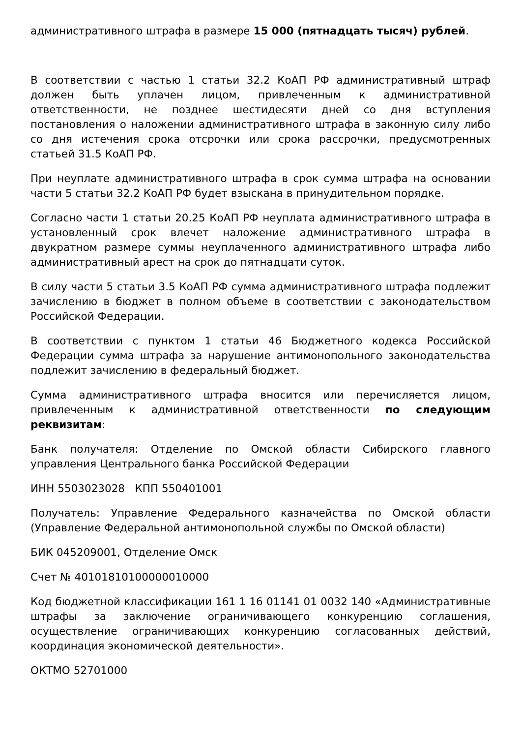административного штрафа в размере 15 000 (пятнадцать тысяч) рублей.
В соответствии с частью 1 статьи 32.2 КоАП РФ административный штраф должен быть уплачен лицом, привлеченным к административной ответственности, не позднее шестидесяти дней со дня вступления постановления о наложении административного штрафа в законную силу либо со дня истечения срока отсрочки или срока рассрочки, предусмотренных статьей 31.5 КоАП РФ.
При неуплате административного штрафа в срок сумма штрафа на основании части 5 статьи 32.2 КоАП РФ будет взыскана в принудительном порядке.
Согласно части 1 статьи 20.25 КоАП РФ неуплата административного штрафа в установленный срок влечет наложение административного штрафа в двукратном размере суммы неуплаченного административного штрафа либо административный арест на срок до пятнадцати суток.
В силу части 5 статьи 3.5 КоАП РФ сумма административного штрафа подлежит зачислению в бюджет в полном объеме в соответствии с законодательством Российской Федерации.
В соответствии с пунктом 1 статьи 46 Бюджетного кодекса Российской Федерации сумма штрафа за нарушение антимонопольного законодательства подлежит зачислению в федеральный бюджет.
Сумма административного штрафа вносится или перечисляется лицом, привлеченным к административной ответственности по следующим реквизитам:
Банк получателя: Отделение по Омской области Сибирского главного управления Центрального банка Российской Федерации
ИНН 5503023028 КПП 550401001
Получатель: Управление Федерального казначейства по Омской области (Управление Федеральной антимонопольной службы по Омской области)
БИК 045209001, Отделение Омск
Счет № 40101810100000010000
Код бюджетной классификации 161 1 16 01141 01 0032 140 «Административные штрафы за заключение ограничивающего конкуренцию соглашения, осуществление ограничивающих конкуренцию согласованных действий, координация экономической деятельности».
ОКТМО 52701000